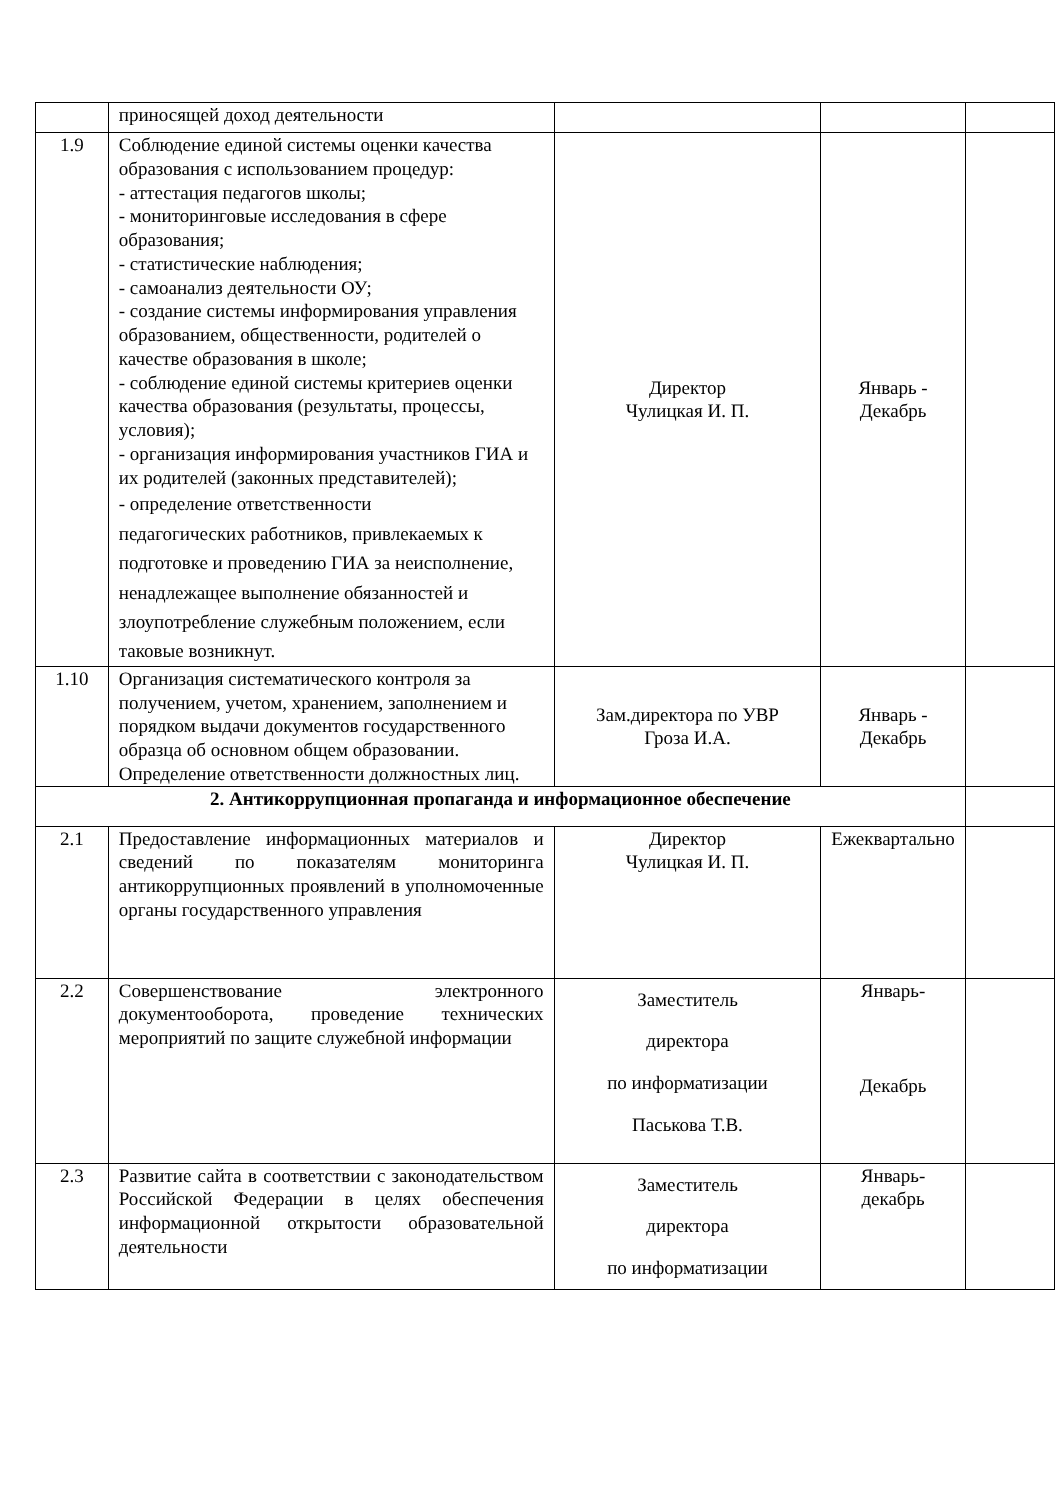| | приносящей доход деятельности | | | |
| 1.9 | Соблюдение единой системы оценки качества образования с использованием процедур: - аттестация педагогов школы; - мониторинговые исследования в сфере образования; - статистические наблюдения; - самоанализ деятельности ОУ; - создание системы информирования управления образованием, общественности, родителей о качестве образования в школе; - соблюдение единой системы критериев оценки качества образования (результаты, процессы, условия); - организация информирования участников ГИА и их родителей (законных представителей); - определение ответственности педагогических работников, привлекаемых к подготовке и проведению ГИА за неисполнение, ненадлежащее выполнение обязанностей и злоупотребление служебным положением, если таковые возникнут. | Директор Чулицкая И. П. | Январь - Декабрь | |
| 1.10 | Организация систематического контроля за получением, учетом, хранением, заполнением и порядком выдачи документов государственного образца об основном общем образовании. Определение ответственности должностных лиц. | Зам.директора по УВР Гроза И.А. | Январь - Декабрь | |
| 2. Антикоррупционная пропаганда и информационное обеспечение | | | | |
| 2.1 | Предоставление информационных материалов и сведений по показателям мониторинга антикоррупционных проявлений в уполномоченные органы государственного управления | Директор Чулицкая И. П. | Ежеквартально | |
| 2.2 | Совершенствование электронного документооборота, проведение технических мероприятий по защите служебной информации | Заместитель директора по информатизации Паськова Т.В. | Январь- Декабрь | |
| 2.3 | Развитие сайта в соответствии с законодательством Российской Федерации в целях обеспечения информационной открытости образовательной деятельности | Заместитель директора по информатизации | Январь- декабрь | |